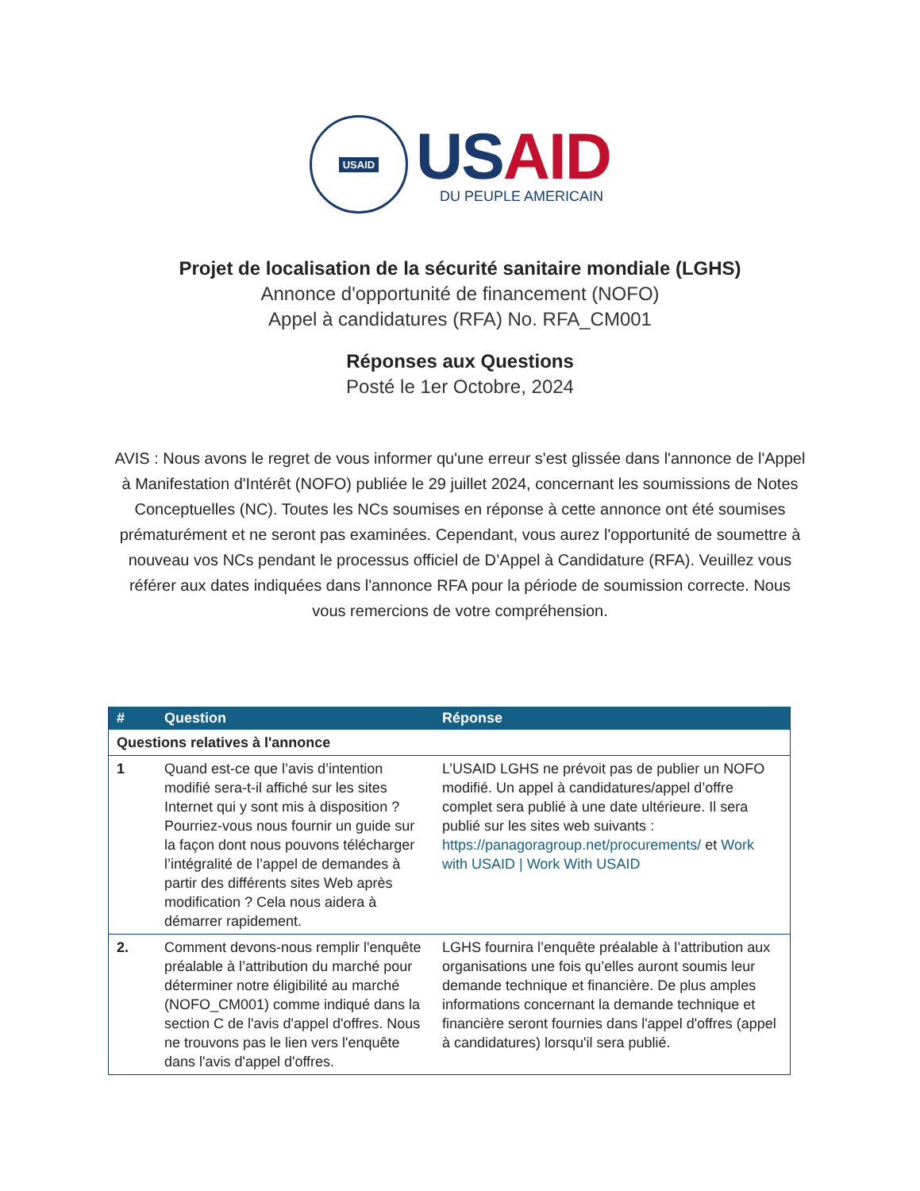USAID
US AID
DU PEUPLE AMERICAIN
Projet de localisation de la sécurité sanitaire mondiale (LGHS)
Annonce d'opportunité de financement (NOFO)
Appel à candidatures (RFA) No. RFA_CM001
Réponses aux Questions
Posté le 1er Octobre, 2024
AVIS : Nous avons le regret de vous informer qu'une erreur s'est glissée dans l'annonce de l'Appel à Manifestation d'Intérêt (NOFO) publiée le 29 juillet 2024, concernant les soumissions de Notes Conceptuelles (NC). Toutes les NCs soumises en réponse à cette annonce ont été soumises prématurément et ne seront pas examinées. Cependant, vous aurez l'opportunité de soumettre à nouveau vos NCs pendant le processus officiel de D’Appel à Candidature (RFA). Veuillez vous référer aux dates indiquées dans l'annonce RFA pour la période de soumission correcte. Nous vous remercions de votre compréhension.
| # | Question | Réponse |
| --- | --- | --- |
| Questions relatives à l'annonce | | |
| 1 | Quand est-ce que l’avis d’intention modifié sera-t-il affiché sur les sites Internet qui y sont mis à disposition ? Pourriez-vous nous fournir un guide sur la façon dont nous pouvons télécharger l’intégralité de l’appel de demandes à partir des différents sites Web après modification ? Cela nous aidera à démarrer rapidement. | L’USAID LGHS ne prévoit pas de publier un NOFO modifié. Un appel à candidatures/appel d’offre complet sera publié à une date ultérieure. Il sera publié sur les sites web suivants : https://panagoragroup.net/procurements/ et Work with USAID / Work With USAID |
| 2. | Comment devons-nous remplir l'enquête préalable à l’attribution du marché pour déterminer notre éligibilité au marché (NOFO_CM001) comme indiqué dans la section C de l'avis d'appel d'offres. Nous ne trouvons pas le lien vers l'enquête dans l'avis d'appel d'offres. | LGHS fournira l’enquête préalable à l’attribution aux organisations une fois qu’elles auront soumis leur demande technique et financière. De plus amples informations concernant la demande technique et financière seront fournies dans l'appel d'offres (appel à candidatures) lorsqu'il sera publié. |